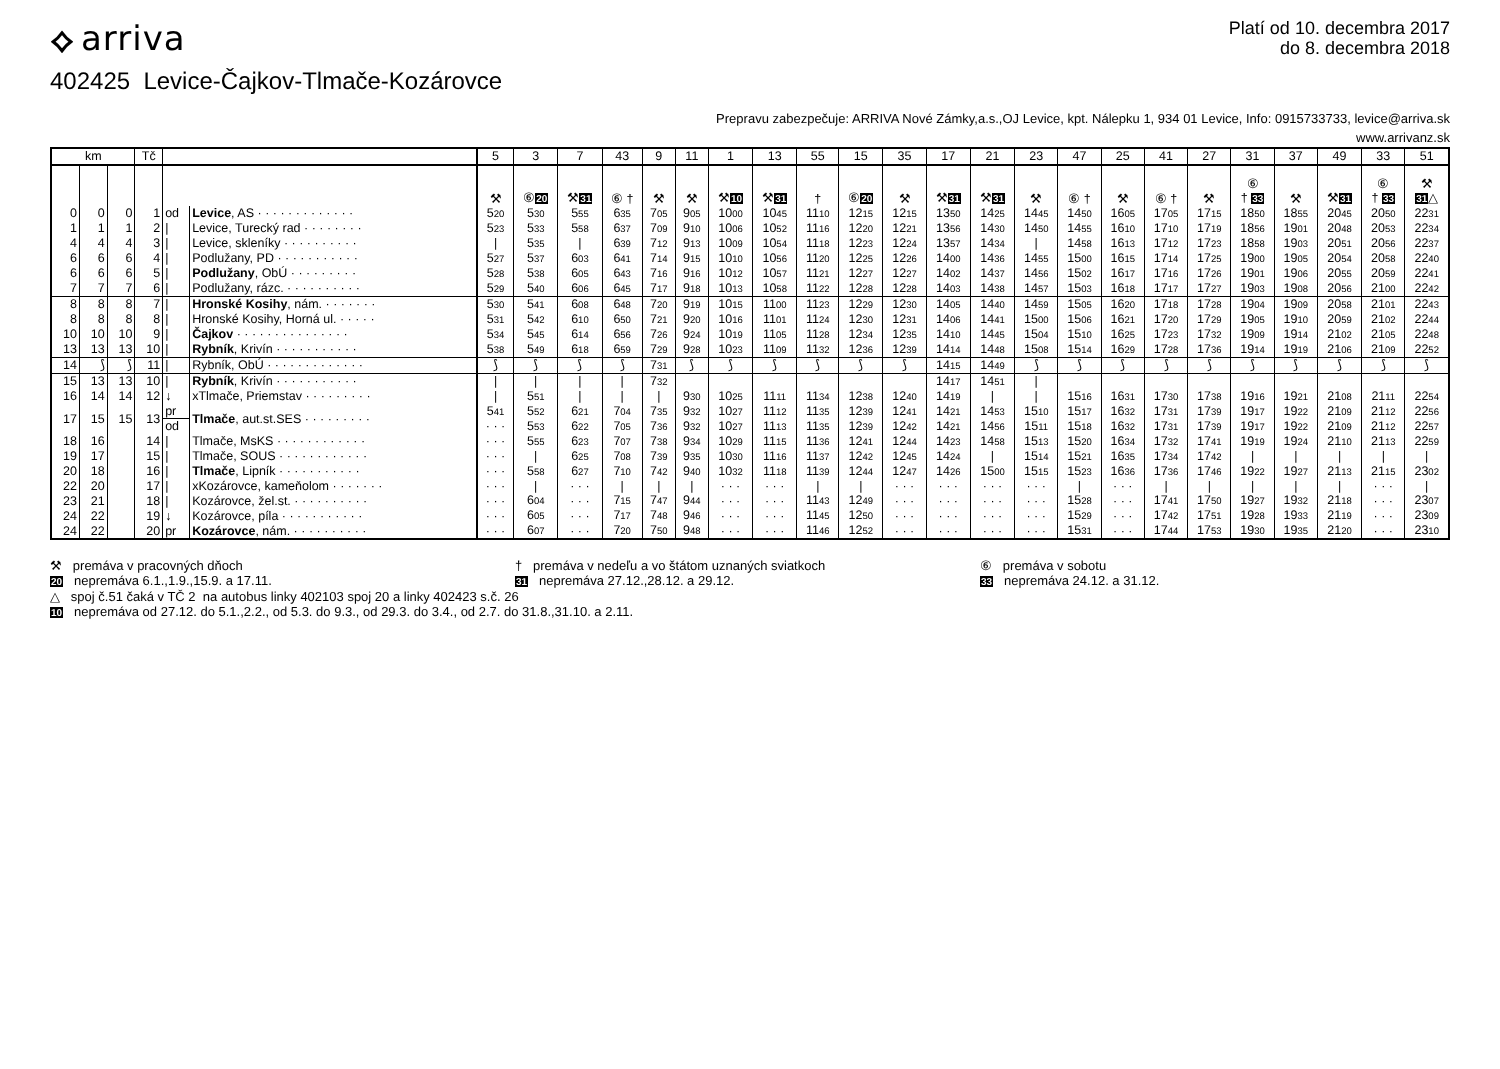⟡ arriva
Platí od 10. decembra 2017
do 8. decembra 2018
402425 Levice-Čajkov-Tlmače-Kozárovce
Prepravu zabezpečuje: ARRIVA Nové Zámky,a.s.,OJ Levice, kpt. Nálepku 1, 934 01 Levice, Info: 0915733733, levice@arriva.sk
www.arrivanz.sk
| km | | | Tč | | | 5 | 3 | 7 | 43 | 9 | 11 | 1 | 13 | 55 | 15 | 35 | 17 | 21 | 23 | 47 | 25 | 41 | 27 | 31 | 37 | 49 | 33 | 51 |
| --- | --- | --- | --- | --- | --- | --- | --- | --- | --- | --- | --- | --- | --- | --- | --- | --- | --- | --- | --- | --- | --- | --- | --- | --- | --- | --- | --- | --- |
| | | | | | | ⚒ | ⑥ 20 | ⚒ 31 | ⑥ † | ⚒ | ⚒ | ⚒ 10 | ⚒ 31 | † | ⑥ 20 | ⚒ | ⚒ 31 | ⚒ 31 | ⚒ | ⑥ † | ⚒ | ⑥ † | ⚒ | ⑥ † 33 | ⚒ | ⚒ 31 | ⑥ † 33 | ⚒ 31 △ |
| 0 | 0 | 0 | 1 | od | Levice , AS · · · · · · · · · · · · · | 5 20 | 5 30 | 5 55 | 6 35 | 7 05 | 9 05 | 10 00 | 10 45 | 11 10 | 12 15 | 12 15 | 13 50 | 14 25 | 14 45 | 14 50 | 16 05 | 17 05 | 17 15 | 18 50 | 18 55 | 20 45 | 20 50 | 22 31 |
| 1 | 1 | 1 | 2 | / | Levice, Turecký rad · · · · · · · · | 5 23 | 5 33 | 5 58 | 6 37 | 7 09 | 9 10 | 10 06 | 10 52 | 11 16 | 12 20 | 12 21 | 13 56 | 14 30 | 14 50 | 14 55 | 16 10 | 17 10 | 17 19 | 18 56 | 19 01 | 20 48 | 20 53 | 22 34 |
| 4 | 4 | 4 | 3 | / | Levice, skleníky · · · · · · · · · · | / | 5 35 | / | 6 39 | 7 12 | 9 13 | 10 09 | 10 54 | 11 18 | 12 23 | 12 24 | 13 57 | 14 34 | / | 14 58 | 16 13 | 17 12 | 17 23 | 18 58 | 19 03 | 20 51 | 20 56 | 22 37 |
| 6 | 6 | 6 | 4 | / | Podlužany, PD · · · · · · · · · · · | 5 27 | 5 37 | 6 03 | 6 41 | 7 14 | 9 15 | 10 10 | 10 56 | 11 20 | 12 25 | 12 26 | 14 00 | 14 36 | 14 55 | 15 00 | 16 15 | 17 14 | 17 25 | 19 00 | 19 05 | 20 54 | 20 58 | 22 40 |
| 6 | 6 | 6 | 5 | / | Podlužany , ObÚ · · · · · · · · · | 5 28 | 5 38 | 6 05 | 6 43 | 7 16 | 9 16 | 10 12 | 10 57 | 11 21 | 12 27 | 12 27 | 14 02 | 14 37 | 14 56 | 15 02 | 16 17 | 17 16 | 17 26 | 19 01 | 19 06 | 20 55 | 20 59 | 22 41 |
| 7 | 7 | 7 | 6 | / | Podlužany, rázc. · · · · · · · · · · | 5 29 | 5 40 | 6 06 | 6 45 | 7 17 | 9 18 | 10 13 | 10 58 | 11 22 | 12 28 | 12 28 | 14 03 | 14 38 | 14 57 | 15 03 | 16 18 | 17 17 | 17 27 | 19 03 | 19 08 | 20 56 | 21 00 | 22 42 |
| 8 | 8 | 8 | 7 | / | Hronské Kosihy , nám. · · · · · · · | 5 30 | 5 41 | 6 08 | 6 48 | 7 20 | 9 19 | 10 15 | 11 00 | 11 23 | 12 29 | 12 30 | 14 05 | 14 40 | 14 59 | 15 05 | 16 20 | 17 18 | 17 28 | 19 04 | 19 09 | 20 58 | 21 01 | 22 43 |
| 8 | 8 | 8 | 8 | / | Hronské Kosihy, Horná ul. · · · · · | 5 31 | 5 42 | 6 10 | 6 50 | 7 21 | 9 20 | 10 16 | 11 01 | 11 24 | 12 30 | 12 31 | 14 06 | 14 41 | 15 00 | 15 06 | 16 21 | 17 20 | 17 29 | 19 05 | 19 10 | 20 59 | 21 02 | 22 44 |
| 10 | 10 | 10 | 9 | / | Čajkov · · · · · · · · · · · · · · · | 5 34 | 5 45 | 6 14 | 6 56 | 7 26 | 9 24 | 10 19 | 11 05 | 11 28 | 12 34 | 12 35 | 14 10 | 14 45 | 15 04 | 15 10 | 16 25 | 17 23 | 17 32 | 19 09 | 19 14 | 21 02 | 21 05 | 22 48 |
| 13 | 13 | 13 | 10 | / | Rybník , Krivín · · · · · · · · · · · | 5 38 | 5 49 | 6 18 | 6 59 | 7 29 | 9 28 | 10 23 | 11 09 | 11 32 | 12 36 | 12 39 | 14 14 | 14 48 | 15 08 | 15 14 | 16 29 | 17 28 | 17 36 | 19 14 | 19 19 | 21 06 | 21 09 | 22 52 |
| 14 | ⟆ | ⟆ | 11 | / | Rybník, ObÚ · · · · · · · · · · · · · | ⟆ | ⟆ | ⟆ | ⟆ | 7 31 | ⟆ | ⟆ | ⟆ | ⟆ | ⟆ | ⟆ | 14 15 | 14 49 | ⟆ | ⟆ | ⟆ | ⟆ | ⟆ | ⟆ | ⟆ | ⟆ | ⟆ | ⟆ |
| 15 | 13 | 13 | 10 | / | Rybník , Krivín · · · · · · · · · · · | / | / | / | / | 7 32 | | | | | | | 14 17 | 14 51 | / | | | | | | | | | |
| 16 | 14 | 14 | 12 | ↓ | xTlmače, Priemstav · · · · · · · · · | / | 5 51 | / | / | / | 9 30 | 10 25 | 11 11 | 11 34 | 12 38 | 12 40 | 14 19 | / | / | 15 16 | 16 31 | 17 30 | 17 38 | 19 16 | 19 21 | 21 08 | 21 11 | 22 54 |
| 17 | 15 | 15 | 13 | pr | Tlmače , aut.st.SES · · · · · · · · · | 5 41 | 5 52 | 6 21 | 7 04 | 7 35 | 9 32 | 10 27 | 11 12 | 11 35 | 12 39 | 12 41 | 14 21 | 14 53 | 15 10 | 15 17 | 16 32 | 17 31 | 17 39 | 19 17 | 19 22 | 21 09 | 21 12 | 22 56 |
| | | | | od | | · · · | 5 53 | 6 22 | 7 05 | 7 36 | 9 32 | 10 27 | 11 13 | 11 35 | 12 39 | 12 42 | 14 21 | 14 56 | 15 11 | 15 18 | 16 32 | 17 31 | 17 39 | 19 17 | 19 22 | 21 09 | 21 12 | 22 57 |
| 18 | 16 | | 14 | / | Tlmače, MsKS · · · · · · · · · · · · | · · · | 5 55 | 6 23 | 7 07 | 7 38 | 9 34 | 10 29 | 11 15 | 11 36 | 12 41 | 12 44 | 14 23 | 14 58 | 15 13 | 15 20 | 16 34 | 17 32 | 17 41 | 19 19 | 19 24 | 21 10 | 21 13 | 22 59 |
| 19 | 17 | | 15 | / | Tlmače, SOUS · · · · · · · · · · · · | · · · | / | 6 25 | 7 08 | 7 39 | 9 35 | 10 30 | 11 16 | 11 37 | 12 42 | 12 45 | 14 24 | / | 15 14 | 15 21 | 16 35 | 17 34 | 17 42 | / | / | / | / | / |
| 20 | 18 | | 16 | / | Tlmače , Lipník · · · · · · · · · · · | · · · | 5 58 | 6 27 | 7 10 | 7 42 | 9 40 | 10 32 | 11 18 | 11 39 | 12 44 | 12 47 | 14 26 | 15 00 | 15 15 | 15 23 | 16 36 | 17 36 | 17 46 | 19 22 | 19 27 | 21 13 | 21 15 | 23 02 |
| 22 | 20 | | 17 | / | xKozárovce, kameňolom · · · · · · · | · · · | / | · · · | / | / | / | · · · | · · · | / | / | · · · | · · · | · · · | · · · | / | · · · | / | / | / | / | / | · · · | / |
| 23 | 21 | | 18 | / | Kozárovce, žel.st. · · · · · · · · · · | · · · | 6 04 | · · · | 7 15 | 7 47 | 9 44 | · · · | · · · | 11 43 | 12 49 | · · · | · · · | · · · | · · · | 15 28 | · · · | 17 41 | 17 50 | 19 27 | 19 32 | 21 18 | · · · | 23 07 |
| 24 | 22 | | 19 | ↓ | Kozárovce, píla · · · · · · · · · · · | · · · | 6 05 | · · · | 7 17 | 7 48 | 9 46 | · · · | · · · | 11 45 | 12 50 | · · · | · · · | · · · | · · · | 15 29 | · · · | 17 42 | 17 51 | 19 28 | 19 33 | 21 19 | · · · | 23 09 |
| 24 | 22 | | 20 | pr | Kozárovce , nám. · · · · · · · · · · | · · · | 6 07 | · · · | 7 20 | 7 50 | 9 48 | · · · | · · · | 11 46 | 12 52 | · · · | · · · | · · · | · · · | 15 31 | · · · | 17 44 | 17 53 | 19 30 | 19 35 | 21 20 | · · · | 23 10 |
⚒ premáva v pracovných dňoch
† premáva v nedeľu a vo štátom uznaných sviatkoch
⑥ premáva v sobotu
20 nepremáva 6.1.,1.9.,15.9. a 17.11.
31 nepremáva 27.12.,28.12. a 29.12.
33 nepremáva 24.12. a 31.12.
△ spoj č.51 čaká v TČ 2 na autobus linky 402103 spoj 20 a linky 402423 s.č. 26
10 nepremáva od 27.12. do 5.1.,2.2., od 5.3. do 9.3., od 29.3. do 3.4., od 2.7. do 31.8.,31.10. a 2.11.